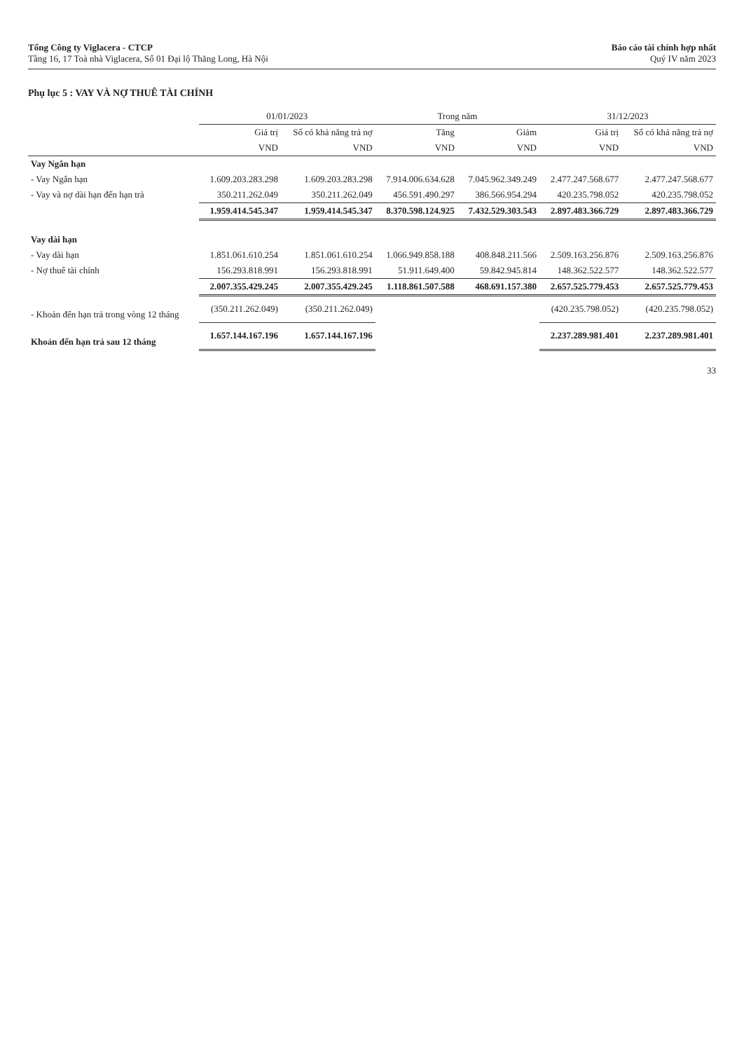Tổng Công ty Viglacera - CTCP
Tầng 16, 17 Toà nhà Viglacera, Số 01 Đại lộ Thăng Long, Hà Nội
Báo cáo tài chính hợp nhất
Quý IV năm 2023
Phụ lục 5 : VAY VÀ NỢ THUÊ TÀI CHÍNH
| | 01/01/2023 | | Trong năm | | 31/12/2023 | |
| --- | --- | --- | --- | --- | --- | --- |
| | Giá trị | Số có khả năng trả nợ | Tăng | Giảm | Giá trị | Số có khả năng trả nợ |
| | VND | VND | VND | VND | VND | VND |
| Vay Ngắn hạn | | | | | | |
| - Vay Ngắn hạn | 1.609.203.283.298 | 1.609.203.283.298 | 7.914.006.634.628 | 7.045.962.349.249 | 2.477.247.568.677 | 2.477.247.568.677 |
| - Vay và nợ dài hạn đến hạn trả | 350.211.262.049 | 350.211.262.049 | 456.591.490.297 | 386.566.954.294 | 420.235.798.052 | 420.235.798.052 |
| | 1.959.414.545.347 | 1.959.414.545.347 | 8.370.598.124.925 | 7.432.529.303.543 | 2.897.483.366.729 | 2.897.483.366.729 |
| Vay dài hạn | | | | | | |
| - Vay dài hạn | 1.851.061.610.254 | 1.851.061.610.254 | 1.066.949.858.188 | 408.848.211.566 | 2.509.163.256.876 | 2.509.163.256.876 |
| - Nợ thuê tài chính | 156.293.818.991 | 156.293.818.991 | 51.911.649.400 | 59.842.945.814 | 148.362.522.577 | 148.362.522.577 |
| | 2.007.355.429.245 | 2.007.355.429.245 | 1.118.861.507.588 | 468.691.157.380 | 2.657.525.779.453 | 2.657.525.779.453 |
| - Khoản đến hạn trả trong vòng 12 tháng | (350.211.262.049) | (350.211.262.049) | | | (420.235.798.052) | (420.235.798.052) |
| Khoản đến hạn trả sau 12 tháng | 1.657.144.167.196 | 1.657.144.167.196 | | | 2.237.289.981.401 | 2.237.289.981.401 |
33